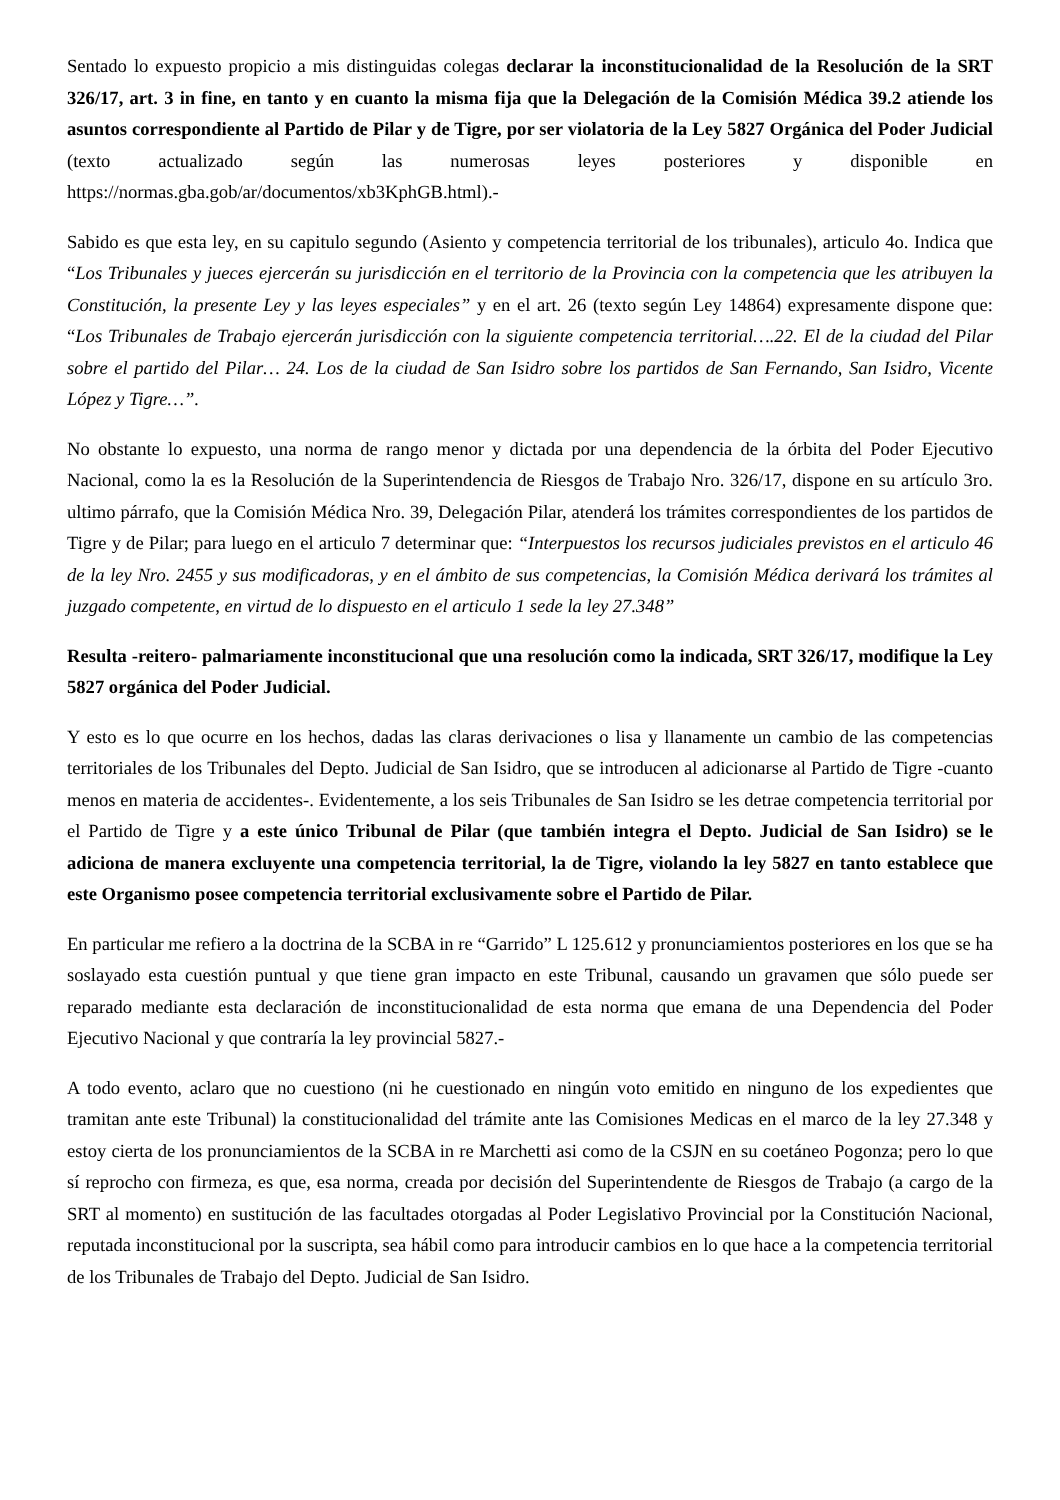Sentado lo expuesto propicio a mis distinguidas colegas declarar la inconstitucionalidad de la Resolución de la SRT 326/17, art. 3 in fine, en tanto y en cuanto la misma fija que la Delegación de la Comisión Médica 39.2 atiende los asuntos correspondiente al Partido de Pilar y de Tigre, por ser violatoria de la Ley 5827 Orgánica del Poder Judicial (texto actualizado según las numerosas leyes posteriores y disponible en https://normas.gba.gob/ar/documentos/xb3KphGB.html).-
Sabido es que esta ley, en su capitulo segundo (Asiento y competencia territorial de los tribunales), articulo 4o. Indica que “Los Tribunales y jueces ejercerán su jurisdicción en el territorio de la Provincia con la competencia que les atribuyen la Constitución, la presente Ley y las leyes especiales” y en el art. 26 (texto según Ley 14864) expresamente dispone que: “Los Tribunales de Trabajo ejercerán jurisdicción con la siguiente competencia territorial….22. El de la ciudad del Pilar sobre el partido del Pilar… 24. Los de la ciudad de San Isidro sobre los partidos de San Fernando, San Isidro, Vicente López y Tigre…”.
No obstante lo expuesto, una norma de rango menor y dictada por una dependencia de la órbita del Poder Ejecutivo Nacional, como la es la Resolución de la Superintendencia de Riesgos de Trabajo Nro. 326/17, dispone en su artículo 3ro. ultimo párrafo, que la Comisión Médica Nro. 39, Delegación Pilar, atenderá los trámites correspondientes de los partidos de Tigre y de Pilar; para luego en el articulo 7 determinar que: “Interpuestos los recursos judiciales previstos en el articulo 46 de la ley Nro. 2455 y sus modificadoras, y en el ámbito de sus competencias, la Comisión Médica derivará los trámites al juzgado competente, en virtud de lo dispuesto en el articulo 1 sede la ley 27.348”
Resulta -reitero- palmariamente inconstitucional que una resolución como la indicada, SRT 326/17, modifique la Ley 5827 orgánica del Poder Judicial.
Y esto es lo que ocurre en los hechos, dadas las claras derivaciones o lisa y llanamente un cambio de las competencias territoriales de los Tribunales del Depto. Judicial de San Isidro, que se introducen al adicionarse al Partido de Tigre -cuanto menos en materia de accidentes-. Evidentemente, a los seis Tribunales de San Isidro se les detrae competencia territorial por el Partido de Tigre y a este único Tribunal de Pilar (que también integra el Depto. Judicial de San Isidro) se le adiciona de manera excluyente una competencia territorial, la de Tigre, violando la ley 5827 en tanto establece que este Organismo posee competencia territorial exclusivamente sobre el Partido de Pilar.
En particular me refiero a la doctrina de la SCBA in re “Garrido” L 125.612 y pronunciamientos posteriores en los que se ha soslayado esta cuestión puntual y que tiene gran impacto en este Tribunal, causando un gravamen que sólo puede ser reparado mediante esta declaración de inconstitucionalidad de esta norma que emana de una Dependencia del Poder Ejecutivo Nacional y que contraría la ley provincial 5827.-
A todo evento, aclaro que no cuestiono (ni he cuestionado en ningún voto emitido en ninguno de los expedientes que tramitan ante este Tribunal) la constitucionalidad del trámite ante las Comisiones Medicas en el marco de la ley 27.348 y estoy cierta de los pronunciamientos de la SCBA in re Marchetti asi como de la CSJN en su coetáneo Pogonza; pero lo que sí reprocho con firmeza, es que, esa norma, creada por decisión del Superintendente de Riesgos de Trabajo (a cargo de la SRT al momento) en sustitución de las facultades otorgadas al Poder Legislativo Provincial por la Constitución Nacional, reputada inconstitucional por la suscripta, sea hábil como para introducir cambios en lo que hace a la competencia territorial de los Tribunales de Trabajo del Depto. Judicial de San Isidro.